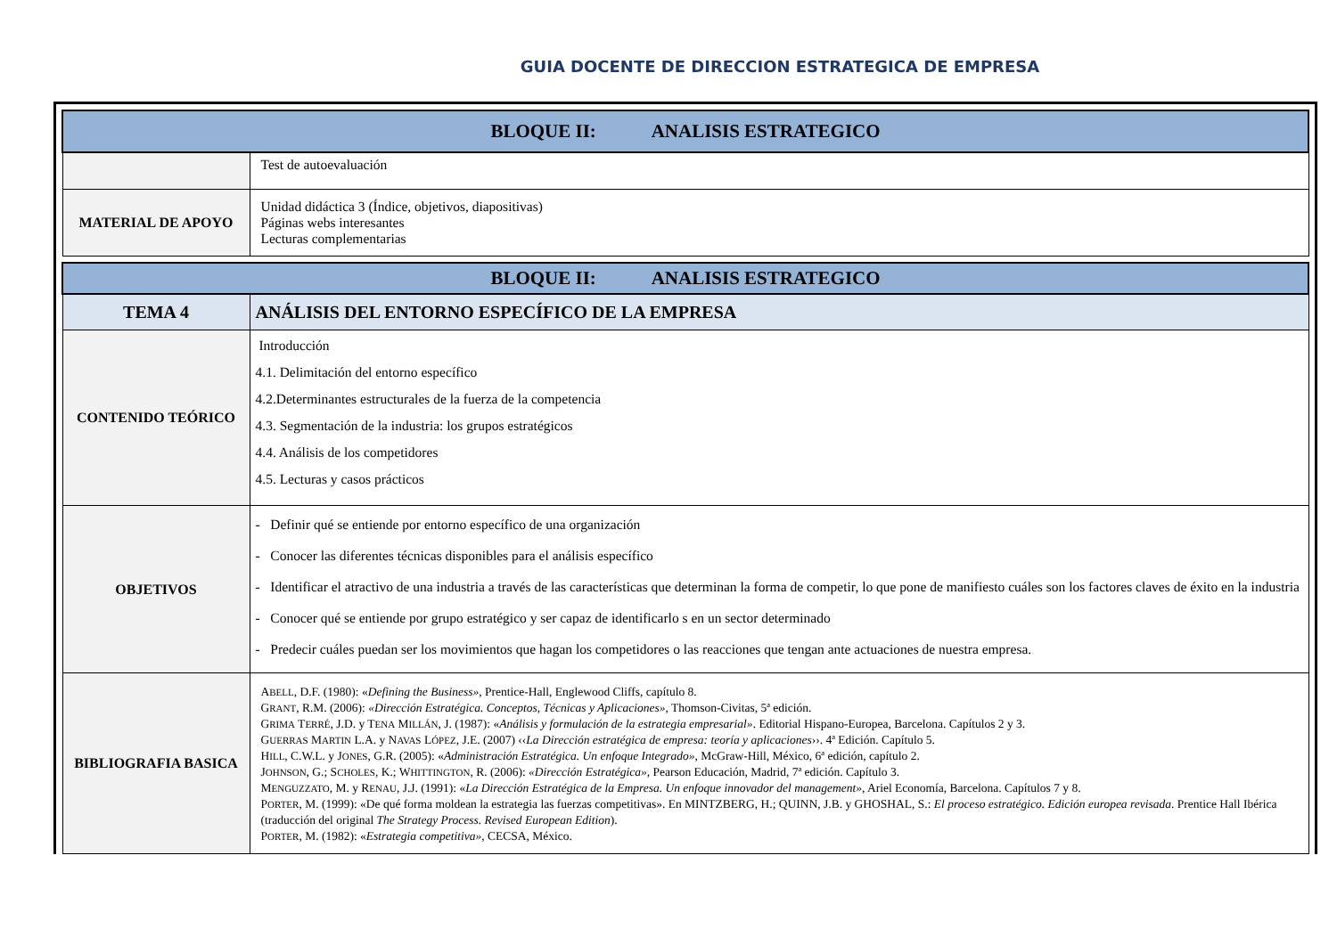GUIA DOCENTE DE DIRECCION ESTRATEGICA DE EMPRESA
| BLOQUE II: ANALISIS ESTRATEGICO | |
| | Test de autoevaluación |
| MATERIAL DE APOYO | Unidad didáctica 3 (Índice, objetivos, diapositivas) Páginas webs interesantes Lecturas complementarias |
| BLOQUE II: ANALISIS ESTRATEGICO | |
| TEMA 4 | ANÁLISIS DEL ENTORNO ESPECÍFICO DE LA EMPRESA |
| CONTENIDO TEÓRICO | Introducción 4.1. Delimitación del entorno específico 4.2.Determinantes estructurales de la fuerza de la competencia 4.3. Segmentación de la industria: los grupos estratégicos 4.4. Análisis de los competidores 4.5. Lecturas y casos prácticos |
| OBJETIVOS | - Definir qué se entiende por entorno específico de una organización - Conocer las diferentes técnicas disponibles para el análisis específico - Identificar el atractivo de una industria a través de las características que determinan la forma de competir, lo que pone de manifiesto cuáles son los factores claves de éxito en la industria - Conocer qué se entiende por grupo estratégico y ser capaz de identificarlo s en un sector determinado - Predecir cuáles puedan ser los movimientos que hagan los competidores o las reacciones que tengan ante actuaciones de nuestra empresa. |
| BIBLIOGRAFIA BASICA | A BELL , D.F. (1980): « Defining the Business» , Prentice-Hall, Englewood Cliffs, capítulo 8. G RANT , R.M. (2006): «Dirección Estratégica. Conceptos, Técnicas y Aplicaciones», Thomson-Civitas, 5ª edición. G RIMA T ERRÉ , J.D. y T ENA M ILLÁN , J. (1987): « Análisis y formulación de la estrategia empresarial» . Editorial Hispano-Europea, Barcelona. Capítulos 2 y 3. G UERRAS M ARTIN L.A. y N AVAS L ÓPEZ , J.E. (2007) ‹‹ La Dirección estratégica de empresa: teoría y aplicaciones ››. 4ª Edición. Capítulo 5. H ILL , C.W.L. y J ONES , G.R. (2005): « Administración Estratégica. Un enfoque Integrado» , McGraw-Hill, México, 6ª edición, capítulo 2. J OHNSON , G.; S CHOLES , K.; W HITTINGTON , R. (2006): «Dirección Estratégica», Pearson Educación, Madrid, 7ª edición. Capítulo 3. M ENGUZZATO , M. y R ENAU , J.J. (1991): « La Dirección Estratégica de la Empresa. Un enfoque innovador del management» , Ariel Economía, Barcelona. Capítulos 7 y 8. P ORTER , M. (1999): «De qué forma moldean la estrategia las fuerzas competitivas». En MINTZBERG, H.; QUINN, J.B. y GHOSHAL, S.: El proceso estratégico. Edición europea revisada . Prentice Hall Ibérica (traducción del original The Strategy Process. Revised European Edition ). P ORTER , M. (1982): « Estrategia competitiva» , CECSA, México. |